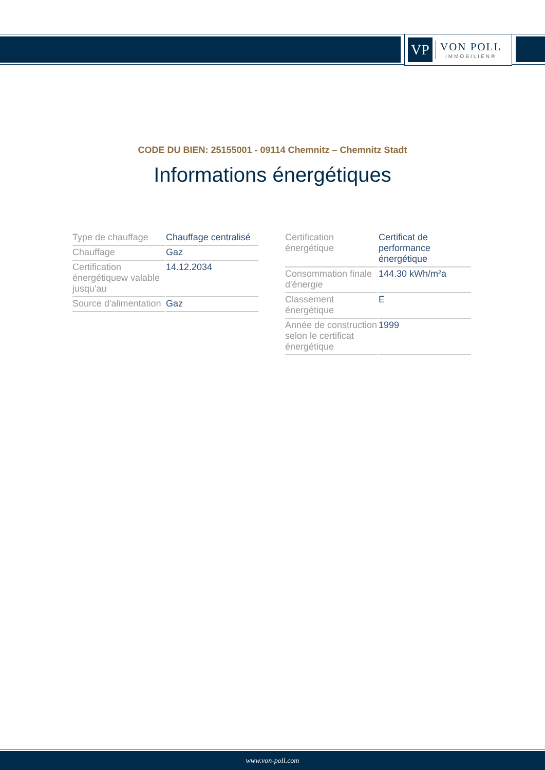VP
VON POLL
IMMOBILIEN®
CODE DU BIEN: 25155001 - 09114 Chemnitz – Chemnitz Stadt
Informations énergétiques
| Type de chauffage | Chauffage centralisé |
| Chauffage | Gaz |
| Certification énergétiquew valable jusqu'au | 14.12.2034 |
| Source d'alimentation | Gaz |
| Certification énergétique | Certificat de performance énergétique |
| Consommation finale d'énergie | 144.30 kWh/m²a |
| Classement énergétique | E |
| Année de construction selon le certificat énergétique | 1999 |
www.von-poll.com